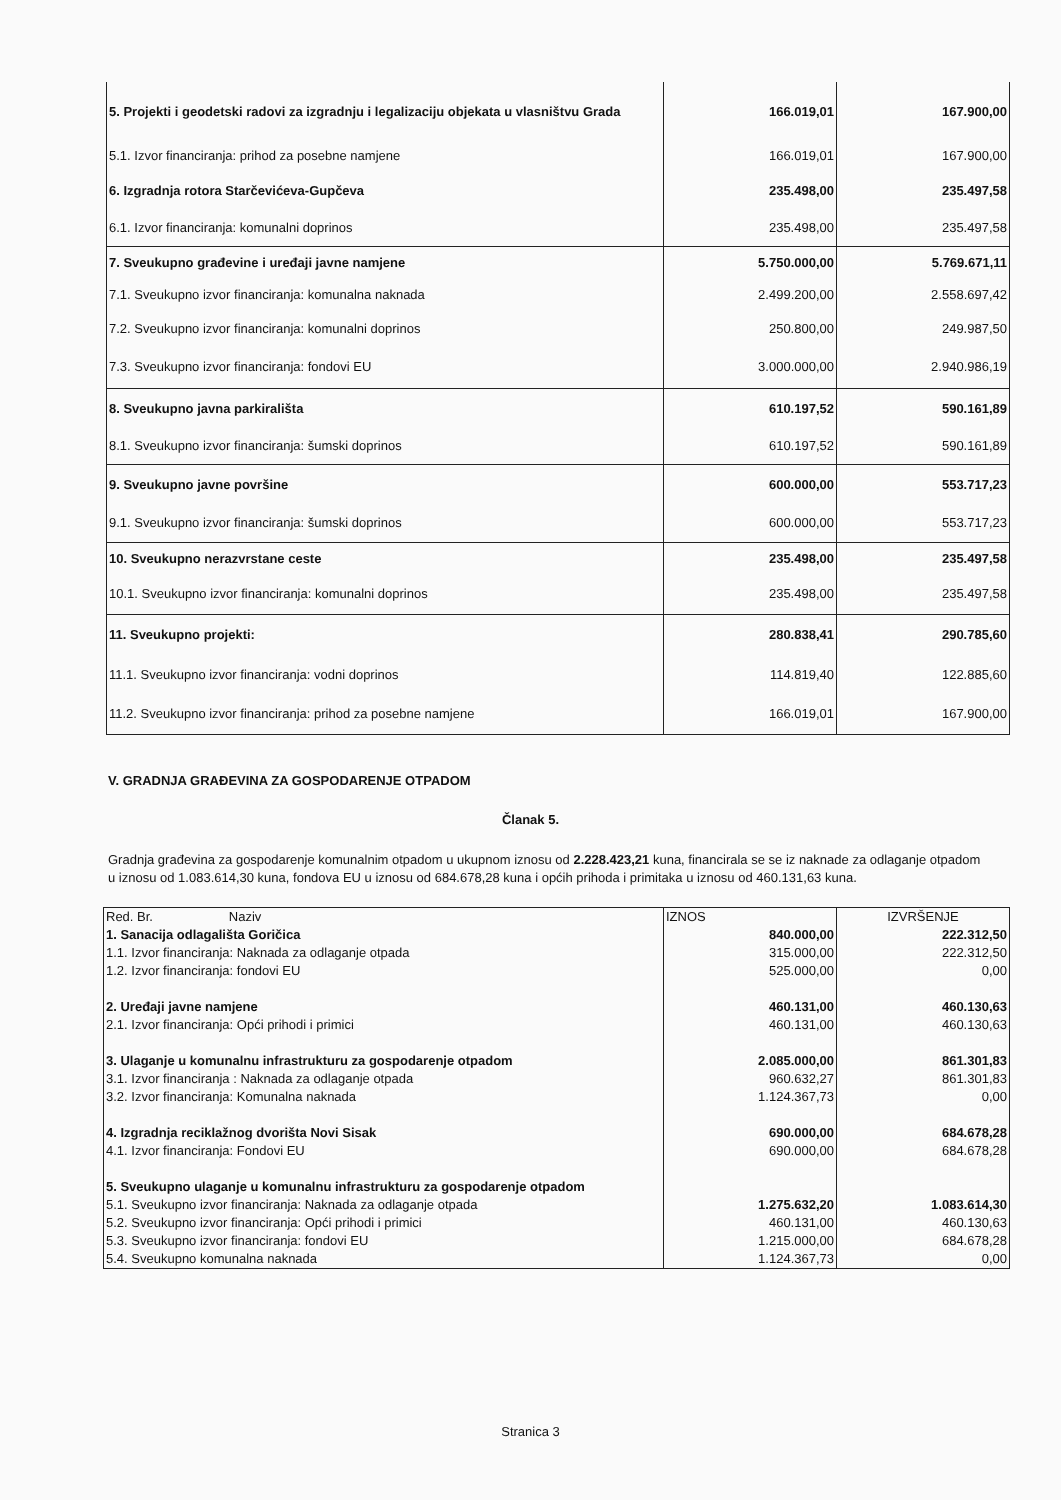| 5. Projekti i geodetski radovi za izgradnju i legalizaciju objekata u vlasništvu Grada | 166.019,01 | 167.900,00 |
| 5.1. Izvor financiranja: prihod za posebne namjene | 166.019,01 | 167.900,00 |
| 6. Izgradnja rotora Starčevićeva-Gupčeva | 235.498,00 | 235.497,58 |
| 6.1. Izvor financiranja: komunalni doprinos | 235.498,00 | 235.497,58 |
| 7. Sveukupno građevine i uređaji javne namjene | 5.750.000,00 | 5.769.671,11 |
| 7.1. Sveukupno izvor financiranja: komunalna naknada | 2.499.200,00 | 2.558.697,42 |
| 7.2. Sveukupno izvor financiranja: komunalni doprinos | 250.800,00 | 249.987,50 |
| 7.3. Sveukupno izvor financiranja: fondovi EU | 3.000.000,00 | 2.940.986,19 |
| 8. Sveukupno javna parkirališta | 610.197,52 | 590.161,89 |
| 8.1. Sveukupno izvor financiranja: šumski doprinos | 610.197,52 | 590.161,89 |
| 9. Sveukupno javne površine | 600.000,00 | 553.717,23 |
| 9.1. Sveukupno izvor financiranja: šumski doprinos | 600.000,00 | 553.717,23 |
| 10. Sveukupno nerazvrstane ceste | 235.498,00 | 235.497,58 |
| 10.1. Sveukupno izvor financiranja: komunalni doprinos | 235.498,00 | 235.497,58 |
| 11. Sveukupno projekti: | 280.838,41 | 290.785,60 |
| 11.1. Sveukupno izvor financiranja: vodni doprinos | 114.819,40 | 122.885,60 |
| 11.2. Sveukupno izvor financiranja: prihod za posebne namjene | 166.019,01 | 167.900,00 |
V. GRADNJA GRAĐEVINA ZA GOSPODARENJE OTPADOM
Članak 5.
Gradnja građevina za gospodarenje komunalnim otpadom u ukupnom iznosu od 2.228.423,21 kuna, financirala se se iz naknade za odlaganje otpadom u iznosu od 1.083.614,30 kuna, fondova EU u iznosu od 684.678,28 kuna i općih prihoda i primitaka u iznosu od 460.131,63 kuna.
| Red. Br. Naziv | IZNOS | IZVRŠENJE |
| 1. Sanacija odlagališta Goričica | 840.000,00 | 222.312,50 |
| 1.1. Izvor financiranja: Naknada za odlaganje otpada | 315.000,00 | 222.312,50 |
| 1.2. Izvor financiranja: fondovi EU | 525.000,00 | 0,00 |
| 2. Uređaji javne namjene | 460.131,00 | 460.130,63 |
| 2.1. Izvor financiranja: Opći prihodi i primici | 460.131,00 | 460.130,63 |
| 3. Ulaganje u komunalnu infrastrukturu za gospodarenje otpadom | 2.085.000,00 | 861.301,83 |
| 3.1. Izvor financiranja : Naknada za odlaganje otpada | 960.632,27 | 861.301,83 |
| 3.2. Izvor financiranja: Komunalna naknada | 1.124.367,73 | 0,00 |
| 4. Izgradnja reciklažnog dvorišta Novi Sisak | 690.000,00 | 684.678,28 |
| 4.1. Izvor financiranja: Fondovi EU | 690.000,00 | 684.678,28 |
| 5. Sveukupno ulaganje u komunalnu infrastrukturu za gospodarenje otpadom | | |
| 5.1. Sveukupno izvor financiranja: Naknada za odlaganje otpada | 1.275.632,20 | 1.083.614,30 |
| 5.2. Sveukupno izvor financiranja: Opći prihodi i primici | 460.131,00 | 460.130,63 |
| 5.3. Sveukupno izvor financiranja: fondovi EU | 1.215.000,00 | 684.678,28 |
| 5.4. Sveukupno komunalna naknada | 1.124.367,73 | 0,00 |
Stranica 3